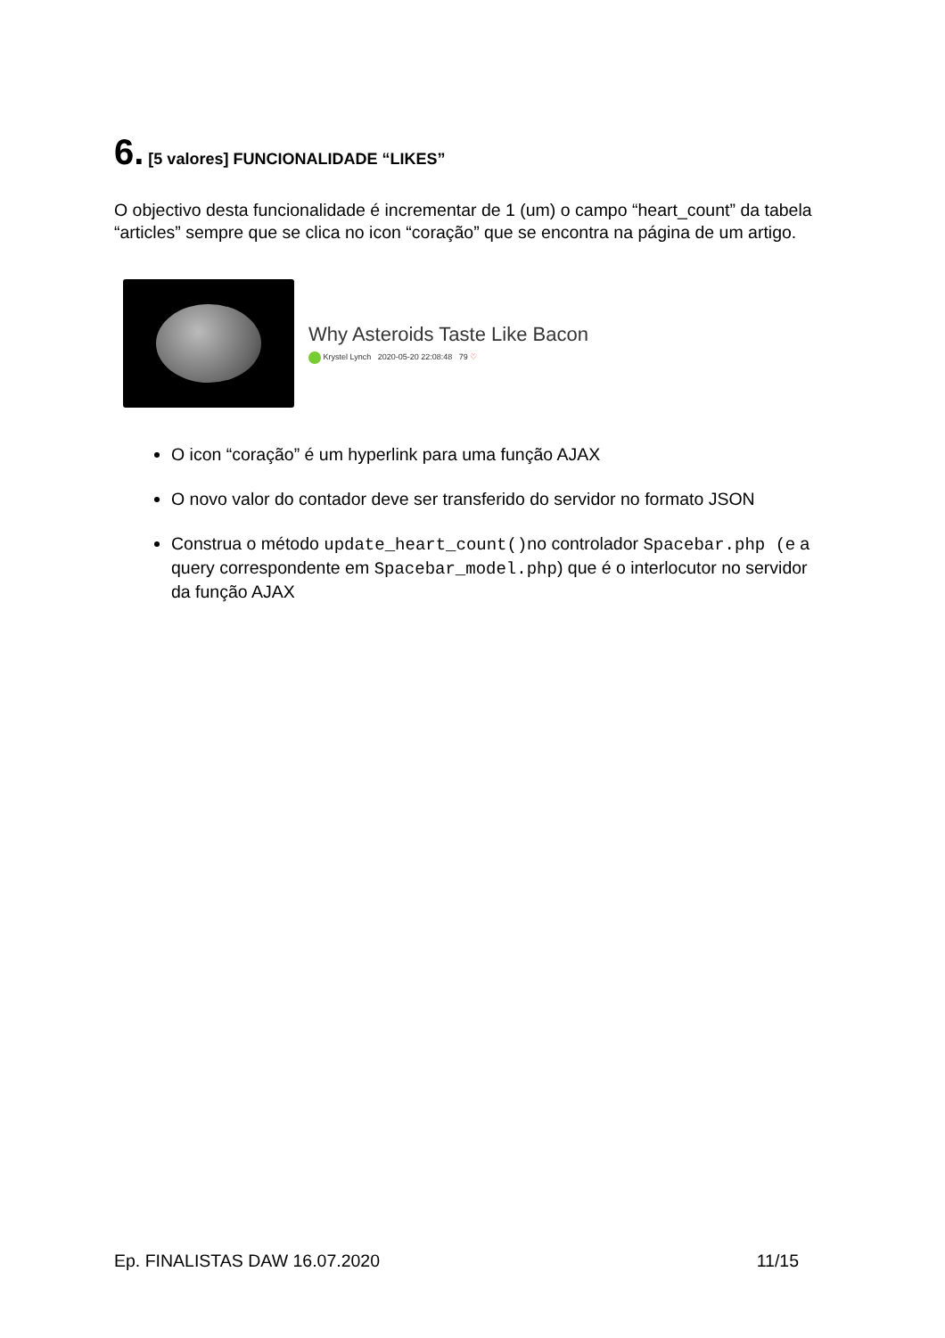6. [5 valores] FUNCIONALIDADE “LIKES”
O objectivo desta funcionalidade é incrementar de 1 (um) o campo “heart_count” da tabela “articles” sempre que se clica no icon “coração” que se encontra na página de um artigo.
Why Asteroids Taste Like Bacon
Krystel Lynch 2020-05-20 22:08:48 79 ♡
O icon “coração” é um hyperlink para uma função AJAX
O novo valor do contador deve ser transferido do servidor no formato JSON
Construa o método update_heart_count()no controlador Spacebar.php (e a query correspondente em Spacebar_model.php) que é o interlocutor no servidor da função AJAX
Ep. FINALISTAS DAW 16.07.2020 11/15